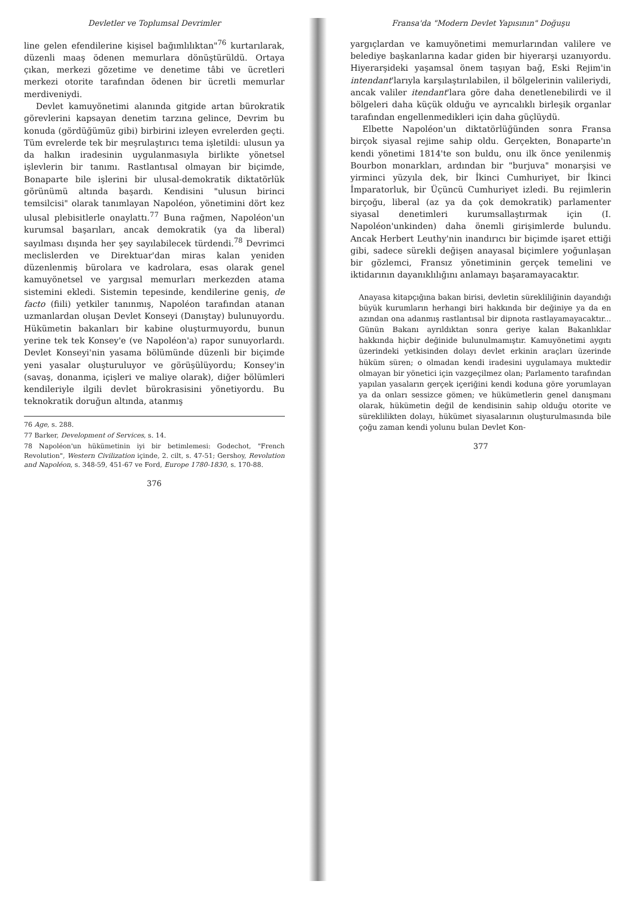Devletler ve Toplumsal Devrimler
line gelen efendilerine kişisel bağımlılıktan"<sup>76</sup> kurtarılarak, düzenli maaş ödenen memurlara dönüştürüldü. Ortaya çıkan, merkezi gözetime ve denetime tâbi ve ücretleri merkezi otorite tarafından ödenen bir ücretli memurlar merdiveniydi.
Devlet kamuyönetimi alanında gitgide artan bürokratik görevlerini kapsayan denetim tarzına gelince, Devrim bu konuda (gördüğümüz gibi) birbirini izleyen evrelerden geçti. Tüm evrelerde tek bir meşrulaştırıcı tema işletildi: ulusun ya da halkın iradesinin uygulanmasıyla birlikte yönetsel işlevlerin bir tanımı. Rastlantısal olmayan bir biçimde, Bonaparte bile işlerini bir ulusal-demokratik diktatörlük görünümü altında başardı. Kendisini "ulusun birinci temsilcisi" olarak tanımlayan Napoléon, yönetimini dört kez ulusal plebisitlerle onaylattı.<sup>77</sup> Buna rağmen, Napoléon'un kurumsal başarıları, ancak demokratik (ya da liberal) sayılması dışında her şey sayılabilecek türdendi.<sup>78</sup> Devrimci meclislerden ve Direktuar'dan miras kalan yeniden düzenlenmiş bürolara ve kadrolara, esas olarak genel kamuyönetsel ve yargısal memurları merkezden atama sistemini ekledi. Sistemin tepesinde, kendilerine geniş, de facto (fiili) yetkiler tanınmış, Napoléon tarafından atanan uzmanlardan oluşan Devlet Konseyi (Danıştay) bulunuyordu. Hükümetin bakanları bir kabine oluşturmuyordu, bunun yerine tek tek Konsey'e (ve Napoléon'a) rapor sunuyorlardı. Devlet Konseyi'nin yasama bölümünde düzenli bir biçimde yeni yasalar oluşturuluyor ve görüşülüyordu; Konsey'in (savaş, donanma, içişleri ve maliye olarak), diğer bölümleri kendileriyle ilgili devlet bürokrasisini yönetiyordu. Bu teknokratik doruğun altında, atanmış
76 Age, s. 288.
77 Barker, Development of Services, s. 14.
78 Napoléon'un hükümetinin iyi bir betimlemesi: Godechot, "French Revolution", Western Civilization içinde, 2. cilt, s. 47-51; Gershoy, Revolution and Napoléon, s. 348-59, 451-67 ve Ford, Europe 1780-1830, s. 170-88.
376
Fransa'da "Modern Devlet Yapısının" Doğuşu
yargıçlardan ve kamuyönetimi memurlarından valilere ve belediye başkanlarına kadar giden bir hiyerarşi uzanıyordu. Hiyerarşideki yaşamsal önem taşıyan bağ, Eski Rejim'in intendant'larıyla karşılaştırılabilen, il bölgelerinin valileriydi, ancak valiler itendant'lara göre daha denetlenebilirdi ve il bölgeleri daha küçük olduğu ve ayrıcalıklı birleşik organlar tarafından engellenmedikleri için daha güçlüydü.
Elbette Napoléon'un diktatörlüğünden sonra Fransa birçok siyasal rejime sahip oldu. Gerçekten, Bonaparte'ın kendi yönetimi 1814'te son buldu, onu ilk önce yenilenmiş Bourbon monarkları, ardından bir "burjuva" monarşisi ve yirminci yüzyıla dek, bir İkinci Cumhuriyet, bir İkinci İmparatorluk, bir Üçüncü Cumhuriyet izledi. Bu rejimlerin birçoğu, liberal (az ya da çok demokratik) parlamenter siyasal denetimleri kurumsallaştırmak için (I. Napoléon'unkinden) daha önemli girişimlerde bulundu. Ancak Herbert Leuthy'nin inandırıcı bir biçimde işaret ettiği gibi, sadece sürekli değişen anayasal biçimlere yoğunlaşan bir gözlemci, Fransız yönetiminin gerçek temelini ve iktidarının dayanıklılığını anlamayı başaramayacaktır.
Anayasa kitapçığına bakan birisi, devletin sürekliliğinin dayandığı büyük kurumların herhangi biri hakkında bir değiniye ya da en azından ona adanmış rastlantısal bir dipnota rastlayamayacaktır... Günün Bakanı ayrıldıktan sonra geriye kalan Bakanlıklar hakkında hiçbir değinide bulunulmamıştır. Kamuyönetimi aygıtı üzerindeki yetkisinden dolayı devlet erkinin araçları üzerinde hüküm süren; o olmadan kendi iradesini uygulamaya muktedir olmayan bir yönetici için vazgeçilmez olan; Parlamento tarafından yapılan yasaların gerçek içeriğini kendi koduna göre yorumlayan ya da onları sessizce gömen; ve hükümetlerin genel danışmanı olarak, hükümetin değil de kendisinin sahip olduğu otorite ve süreklilikten dolayı, hükümet siyasalarının oluşturulmasında bile çoğu zaman kendi yolunu bulan Devlet Kon-
377